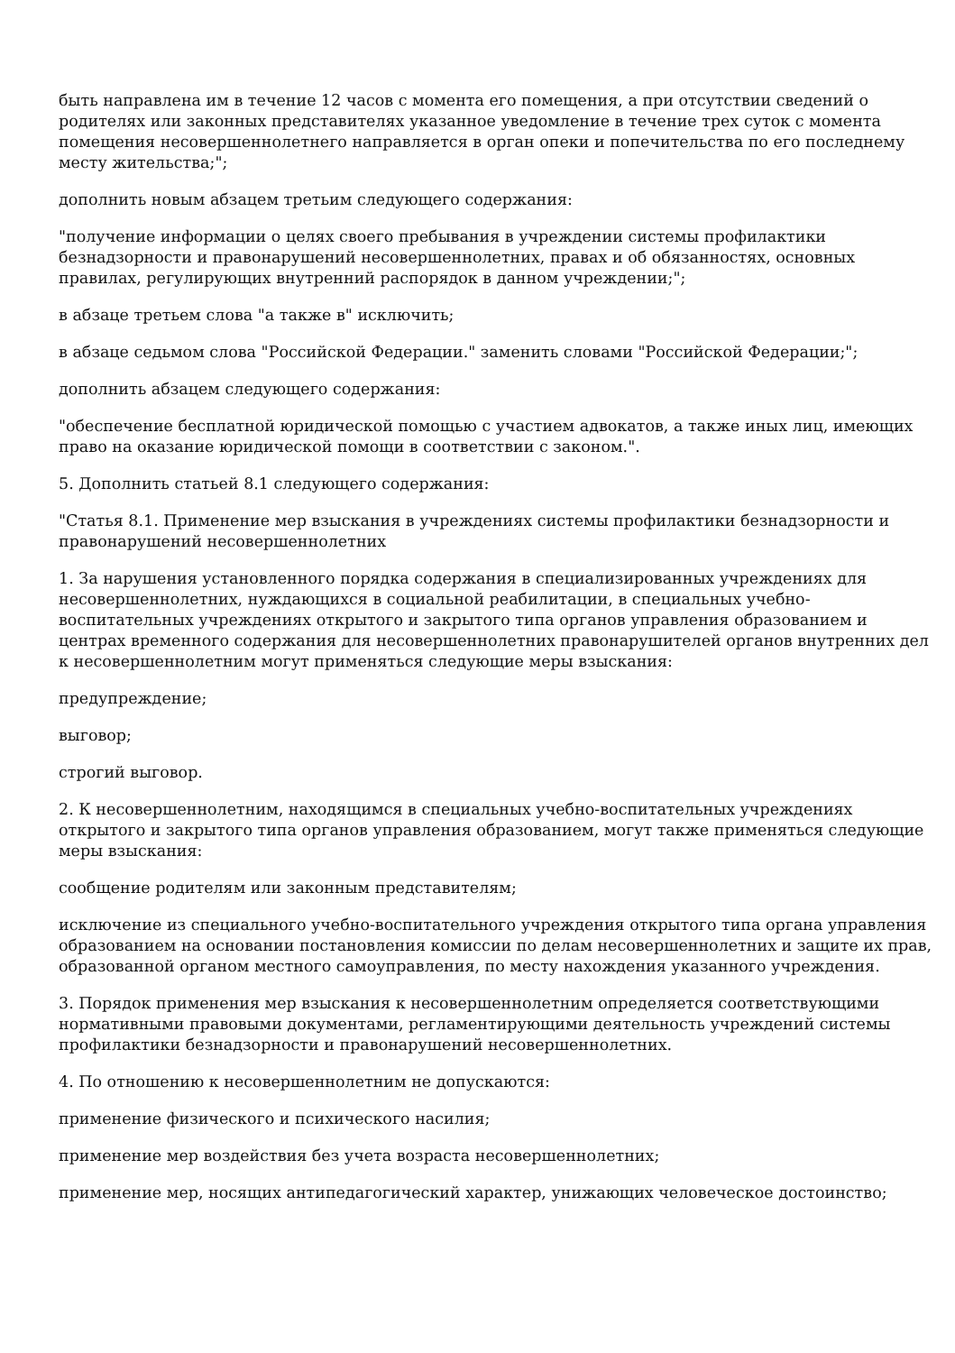быть направлена им в течение 12 часов с момента его помещения, а при отсутствии сведений о родителях или законных представителях указанное уведомление в течение трех суток с момента помещения несовершеннолетнего направляется в орган опеки и попечительства по его последнему месту жительства;";
дополнить новым абзацем третьим следующего содержания:
"получение информации о целях своего пребывания в учреждении системы профилактики безнадзорности и правонарушений несовершеннолетних, правах и об обязанностях, основных правилах, регулирующих внутренний распорядок в данном учреждении;";
в абзаце третьем слова "а также в" исключить;
в абзаце седьмом слова "Российской Федерации." заменить словами "Российской Федерации;";
дополнить абзацем следующего содержания:
"обеспечение бесплатной юридической помощью с участием адвокатов, а также иных лиц, имеющих право на оказание юридической помощи в соответствии с законом.".
5. Дополнить статьей 8.1 следующего содержания:
"Статья 8.1. Применение мер взыскания в учреждениях системы профилактики безнадзорности и правонарушений несовершеннолетних
1. За нарушения установленного порядка содержания в специализированных учреждениях для несовершеннолетних, нуждающихся в социальной реабилитации, в специальных учебно-воспитательных учреждениях открытого и закрытого типа органов управления образованием и центрах временного содержания для несовершеннолетних правонарушителей органов внутренних дел к несовершеннолетним могут применяться следующие меры взыскания:
предупреждение;
выговор;
строгий выговор.
2. К несовершеннолетним, находящимся в специальных учебно-воспитательных учреждениях открытого и закрытого типа органов управления образованием, могут также применяться следующие меры взыскания:
сообщение родителям или законным представителям;
исключение из специального учебно-воспитательного учреждения открытого типа органа управления образованием на основании постановления комиссии по делам несовершеннолетних и защите их прав, образованной органом местного самоуправления, по месту нахождения указанного учреждения.
3. Порядок применения мер взыскания к несовершеннолетним определяется соответствующими нормативными правовыми документами, регламентирующими деятельность учреждений системы профилактики безнадзорности и правонарушений несовершеннолетних.
4. По отношению к несовершеннолетним не допускаются:
применение физического и психического насилия;
применение мер воздействия без учета возраста несовершеннолетних;
применение мер, носящих антипедагогический характер, унижающих человеческое достоинство;